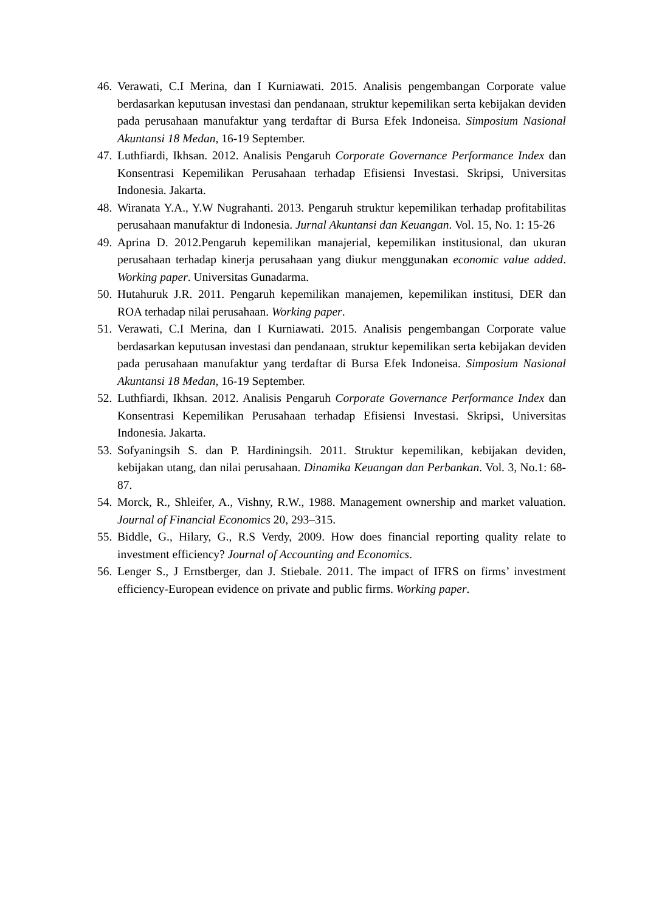46.
Verawati, C.I Merina, dan I Kurniawati. 2015. Analisis pengembangan Corporate value berdasarkan keputusan investasi dan pendanaan, struktur kepemilikan serta kebijakan deviden pada perusahaan manufaktur yang terdaftar di Bursa Efek Indoneisa. Simposium Nasional Akuntansi 18 Medan, 16-19 September.
47.
Luthfiardi, Ikhsan. 2012. Analisis Pengaruh Corporate Governance Performance Index dan Konsentrasi Kepemilikan Perusahaan terhadap Efisiensi Investasi. Skripsi, Universitas Indonesia. Jakarta.
48.
Wiranata Y.A., Y.W Nugrahanti. 2013. Pengaruh struktur kepemilikan terhadap profitabilitas perusahaan manufaktur di Indonesia. Jurnal Akuntansi dan Keuangan. Vol. 15, No. 1: 15-26
49.
Aprina D. 2012.Pengaruh kepemilikan manajerial, kepemilikan institusional, dan ukuran perusahaan terhadap kinerja perusahaan yang diukur menggunakan economic value added. Working paper. Universitas Gunadarma.
50.
Hutahuruk J.R. 2011. Pengaruh kepemilikan manajemen, kepemilikan institusi, DER dan ROA terhadap nilai perusahaan. Working paper.
51.
Verawati, C.I Merina, dan I Kurniawati. 2015. Analisis pengembangan Corporate value berdasarkan keputusan investasi dan pendanaan, struktur kepemilikan serta kebijakan deviden pada perusahaan manufaktur yang terdaftar di Bursa Efek Indoneisa. Simposium Nasional Akuntansi 18 Medan, 16-19 September.
52.
Luthfiardi, Ikhsan. 2012. Analisis Pengaruh Corporate Governance Performance Index dan Konsentrasi Kepemilikan Perusahaan terhadap Efisiensi Investasi. Skripsi, Universitas Indonesia. Jakarta.
53.
Sofyaningsih S. dan P. Hardiningsih. 2011. Struktur kepemilikan, kebijakan deviden, kebijakan utang, dan nilai perusahaan. Dinamika Keuangan dan Perbankan. Vol. 3, No.1: 68-87.
54.
Morck, R., Shleifer, A., Vishny, R.W., 1988. Management ownership and market valuation. Journal of Financial Economics 20, 293–315.
55.
Biddle, G., Hilary, G., R.S Verdy, 2009. How does financial reporting quality relate to investment efficiency? Journal of Accounting and Economics.
56.
Lenger S., J Ernstberger, dan J. Stiebale. 2011. The impact of IFRS on firms’ investment efficiency-European evidence on private and public firms. Working paper.